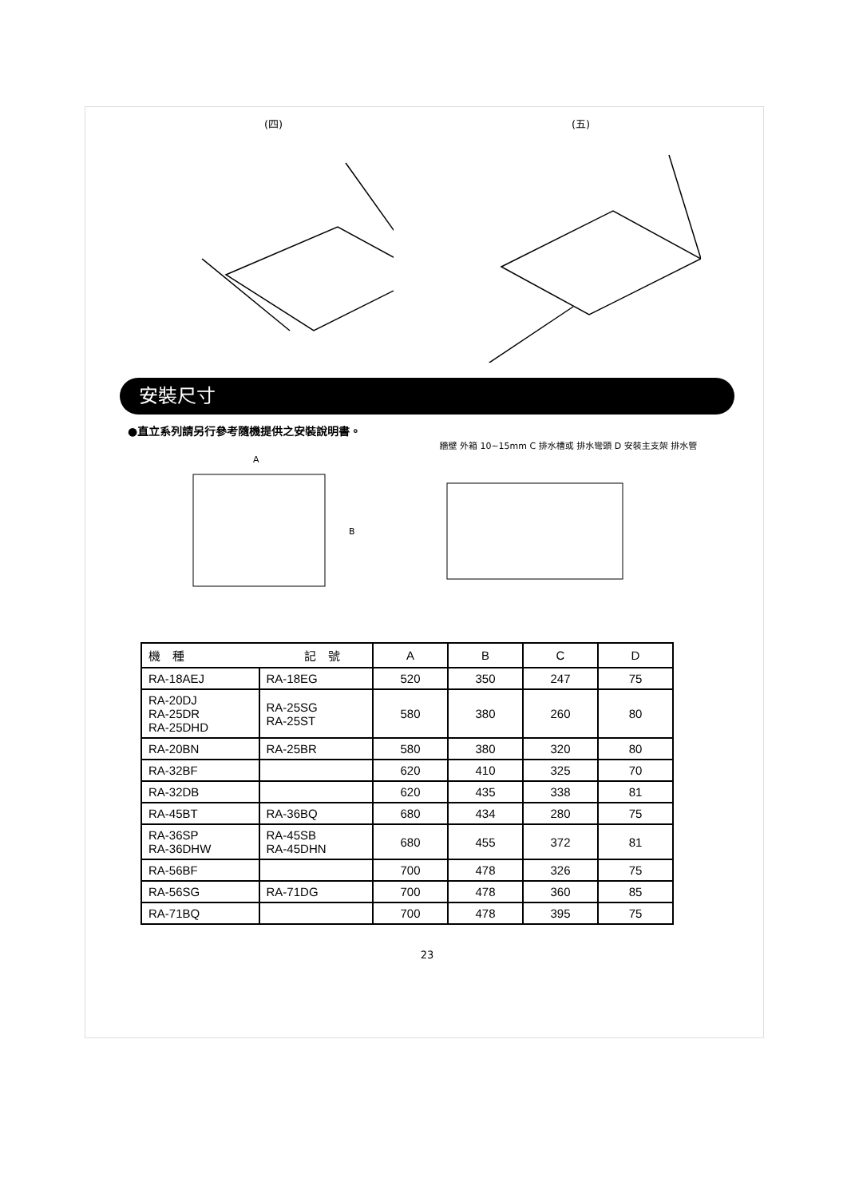(四) (五)
安裝尺寸
●直立系列請另行參考隨機提供之安裝說明書。
A
B
牆壁 外箱 10~15mm C 排水槽或 排水彎頭 D 安裝主支架 排水管
| 機 種 記 號 | | A | B | C | D |
| --- | --- | --- | --- | --- | --- |
| RA-18AEJ | RA-18EG | 520 | 350 | 247 | 75 |
| RA-20DJ RA-25DR RA-25DHD | RA-25SG RA-25ST | 580 | 380 | 260 | 80 |
| RA-20BN | RA-25BR | 580 | 380 | 320 | 80 |
| RA-32BF | | 620 | 410 | 325 | 70 |
| RA-32DB | | 620 | 435 | 338 | 81 |
| RA-45BT | RA-36BQ | 680 | 434 | 280 | 75 |
| RA-36SP RA-36DHW | RA-45SB RA-45DHN | 680 | 455 | 372 | 81 |
| RA-56BF | | 700 | 478 | 326 | 75 |
| RA-56SG | RA-71DG | 700 | 478 | 360 | 85 |
| RA-71BQ | | 700 | 478 | 395 | 75 |
23